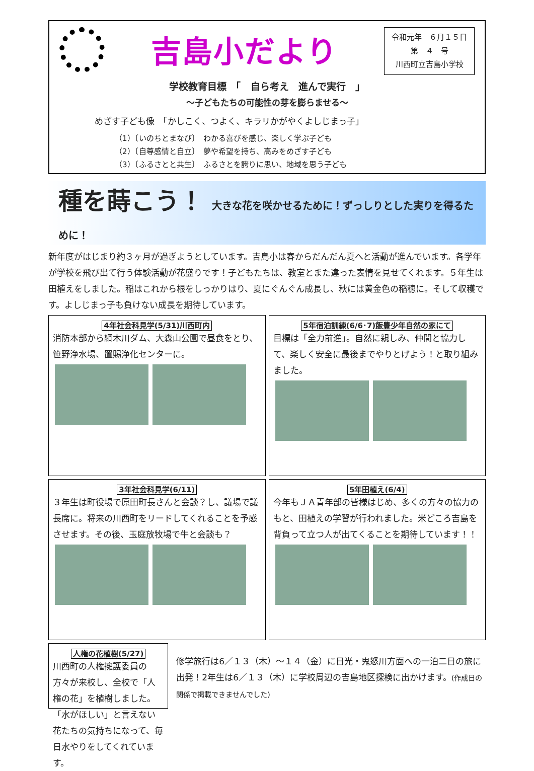吉島小だより
令和元年　６月１５日
第　４　号
川西町立吉島小学校
学校教育目標　「　自ら考え　進んで実行　」
～子どもたちの可能性の芽を膨らませる～
めざす子ども像　「かしこく、つよく、キラリかがやくよしじまっ子」
（1）〔いのちとまなび〕　わかる喜びを感じ、楽しく学ぶ子ども
（2）〔自尊感情と自立〕　夢や希望を持ち、高みをめざす子ども
（3）〔ふるさとと共生〕　ふるさとを誇りに思い、地域を思う子ども
種を蒔こう！ 大きな花を咲かせるために！ずっしりとした実りを得るために！
新年度がはじまり約３ヶ月が過ぎようとしています。吉島小は春からだんだん夏へと活動が進んでいます。各学年が学校を飛び出て行う体験活動が花盛りです！子どもたちは、教室とまた違った表情を見せてくれます。５年生は田植えをしました。稲はこれから根をしっかりはり、夏にぐんぐん成長し、秋には黄金色の稲穂に。そして収穫です。よしじまっ子も負けない成長を期待しています。
4年社会科見学(5/31)川西町内
消防本部から綱木川ダム、大森山公園で昼食をとり、笹野浄水場、置賜浄化センターに。
5年宿泊訓練(6/6･7)飯豊少年自然の家にて
目標は「全力前進」。自然に親しみ、仲間と協力して、楽しく安全に最後までやりとげよう！と取り組みました。
3年社会科見学(6/11)
３年生は町役場で原田町長さんと会談？し、議場で議長席に。将来の川西町をリードしてくれることを予感させます。その後、玉庭放牧場で牛と会談も？
5年田植え(6/4)
今年もＪＡ青年部の皆様はじめ、多くの方々の協力のもと、田植えの学習が行われました。米どころ吉島を背負って立つ人が出てくることを期待しています！！
人権の花植樹(5/27)
川西町の人権擁護委員の方々が来校し、全校で「人権の花」を植樹しました。「水がほしい」と言えない花たちの気持ちになって、毎日水やりをしてくれています。
修学旅行は6／１３（木）～１４（金）に日光・鬼怒川方面への一泊二日の旅に出発！2年生は6／１３（木）に学校周辺の吉島地区探検に出かけます。(作成日の関係で掲載できませんでした)